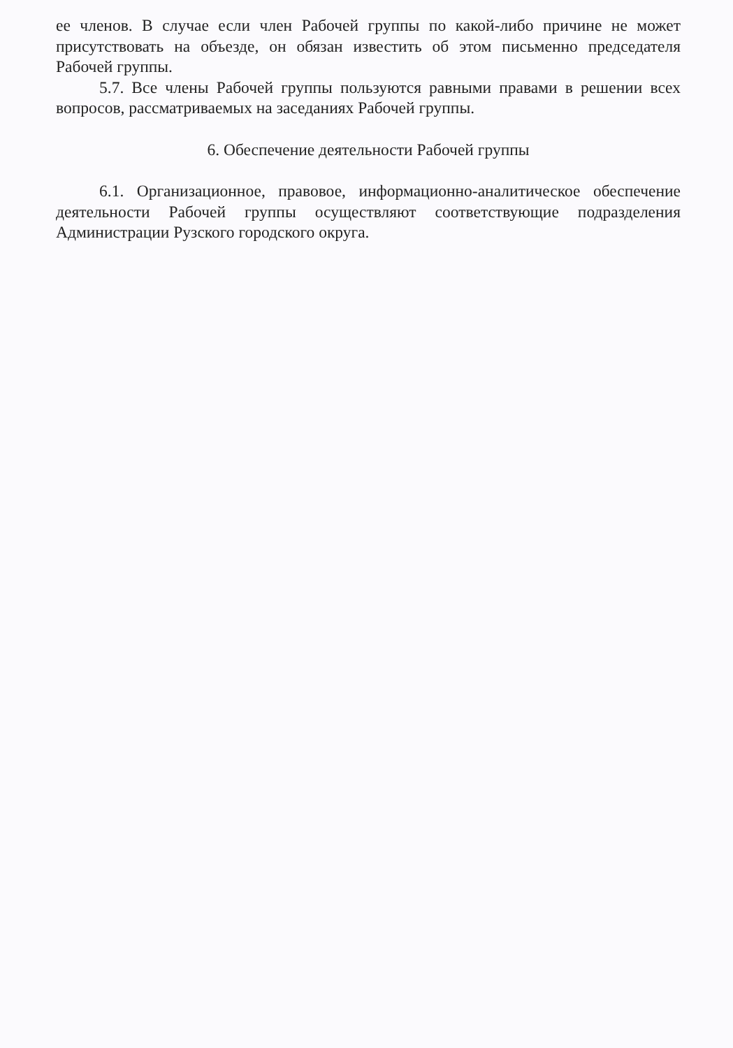ее членов. В случае если член Рабочей группы по какой-либо причине не может присутствовать на объезде, он обязан известить об этом письменно председателя Рабочей группы.
5.7. Все члены Рабочей группы пользуются равными правами в решении всех вопросов, рассматриваемых на заседаниях Рабочей группы.
6. Обеспечение деятельности Рабочей группы
6.1. Организационное, правовое, информационно-аналитическое обеспечение деятельности Рабочей группы осуществляют соответствующие подразделения Администрации Рузского городского округа.